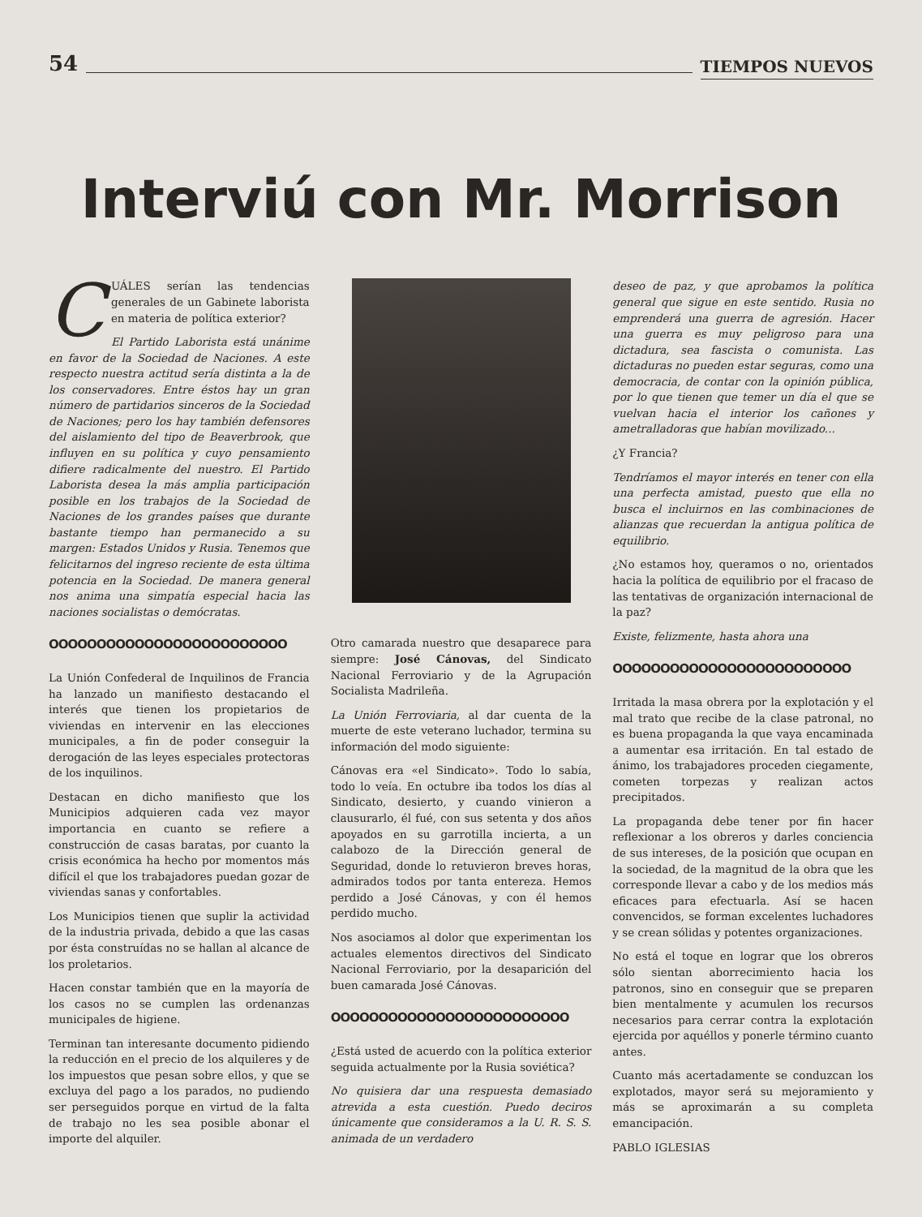54 TIEMPOS NUEVOS
Interviú con Mr. Morrison
CUÁLES serían las tendencias generales de un Gabinete laborista en materia de política exterior?
El Partido Laborista está unánime en favor de la Sociedad de Naciones. A este respecto nuestra actitud sería distinta a la de los conservadores. Entre éstos hay un gran número de partidarios sinceros de la Sociedad de Naciones; pero los hay también defensores del aislamiento del tipo de Beaverbrook, que influyen en su política y cuyo pensamiento difiere radicalmente del nuestro. El Partido Laborista desea la más amplia participación posible en los trabajos de la Sociedad de Naciones de los grandes países que durante bastante tiempo han permanecido a su margen: Estados Unidos y Rusia. Tenemos que felicitarnos del ingreso reciente de esta última potencia en la Sociedad. De manera general nos anima una simpatía especial hacia las naciones socialistas o demócratas.
OOOOOOOOOOOOOOOOOOOOOOOOO
La Unión Confederal de Inquilinos de Francia ha lanzado un manifiesto destacando el interés que tienen los propietarios de viviendas en intervenir en las elecciones municipales, a fin de poder conseguir la derogación de las leyes especiales protectoras de los inquilinos.
Destacan en dicho manifiesto que los Municipios adquieren cada vez mayor importancia en cuanto se refiere a construcción de casas baratas, por cuanto la crisis económica ha hecho por momentos más difícil el que los trabajadores puedan gozar de viviendas sanas y confortables.
Los Municipios tienen que suplir la actividad de la industria privada, debido a que las casas por ésta construídas no se hallan al alcance de los proletarios.
Hacen constar también que en la mayoría de los casos no se cumplen las ordenanzas municipales de higiene.
Terminan tan interesante documento pidiendo la reducción en el precio de los alquileres y de los impuestos que pesan sobre ellos, y que se excluya del pago a los parados, no pudiendo ser perseguidos porque en virtud de la falta de trabajo no les sea posible abonar el importe del alquiler.
Otro camarada nuestro que desaparece para siempre: José Cánovas, del Sindicato Nacional Ferroviario y de la Agrupación Socialista Madrileña.
La Unión Ferroviaria, al dar cuenta de la muerte de este veterano luchador, termina su información del modo siguiente:
Cánovas era «el Sindicato». Todo lo sabía, todo lo veía. En octubre iba todos los días al Sindicato, desierto, y cuando vinieron a clausurarlo, él fué, con sus setenta y dos años apoyados en su garrotilla incierta, a un calabozo de la Dirección general de Seguridad, donde lo retuvieron breves horas, admirados todos por tanta entereza. Hemos perdido a José Cánovas, y con él hemos perdido mucho.
Nos asociamos al dolor que experimentan los actuales elementos directivos del Sindicato Nacional Ferroviario, por la desaparición del buen camarada José Cánovas.
OOOOOOOOOOOOOOOOOOOOOOOOO
¿Está usted de acuerdo con la política exterior seguida actualmente por la Rusia soviética?
No quisiera dar una respuesta demasiado atrevida a esta cuestión. Puedo deciros únicamente que consideramos a la U. R. S. S. animada de un verdadero
deseo de paz, y que aprobamos la política general que sigue en este sentido. Rusia no emprenderá una guerra de agresión. Hacer una guerra es muy peligroso para una dictadura, sea fascista o comunista. Las dictaduras no pueden estar seguras, como una democracia, de contar con la opinión pública, por lo que tienen que temer un día el que se vuelvan hacia el interior los cañones y ametralladoras que habían movilizado...
¿Y Francia?
Tendríamos el mayor interés en tener con ella una perfecta amistad, puesto que ella no busca el incluirnos en las combinaciones de alianzas que recuerdan la antigua política de equilibrio.
¿No estamos hoy, queramos o no, orientados hacia la política de equilibrio por el fracaso de las tentativas de organización internacional de la paz?
Existe, felizmente, hasta ahora una
OOOOOOOOOOOOOOOOOOOOOOOOO
Irritada la masa obrera por la explotación y el mal trato que recibe de la clase patronal, no es buena propaganda la que vaya encaminada a aumentar esa irritación. En tal estado de ánimo, los trabajadores proceden ciegamente, cometen torpezas y realizan actos precipitados.
La propaganda debe tener por fin hacer reflexionar a los obreros y darles conciencia de sus intereses, de la posición que ocupan en la sociedad, de la magnitud de la obra que les corresponde llevar a cabo y de los medios más eficaces para efectuarla. Así se hacen convencidos, se forman excelentes luchadores y se crean sólidas y potentes organizaciones.
No está el toque en lograr que los obreros sólo sientan aborrecimiento hacia los patronos, sino en conseguir que se preparen bien mentalmente y acumulen los recursos necesarios para cerrar contra la explotación ejercida por aquéllos y ponerle término cuanto antes.
Cuanto más acertadamente se conduzcan los explotados, mayor será su mejoramiento y más se aproximarán a su completa emancipación.
PABLO IGLESIAS